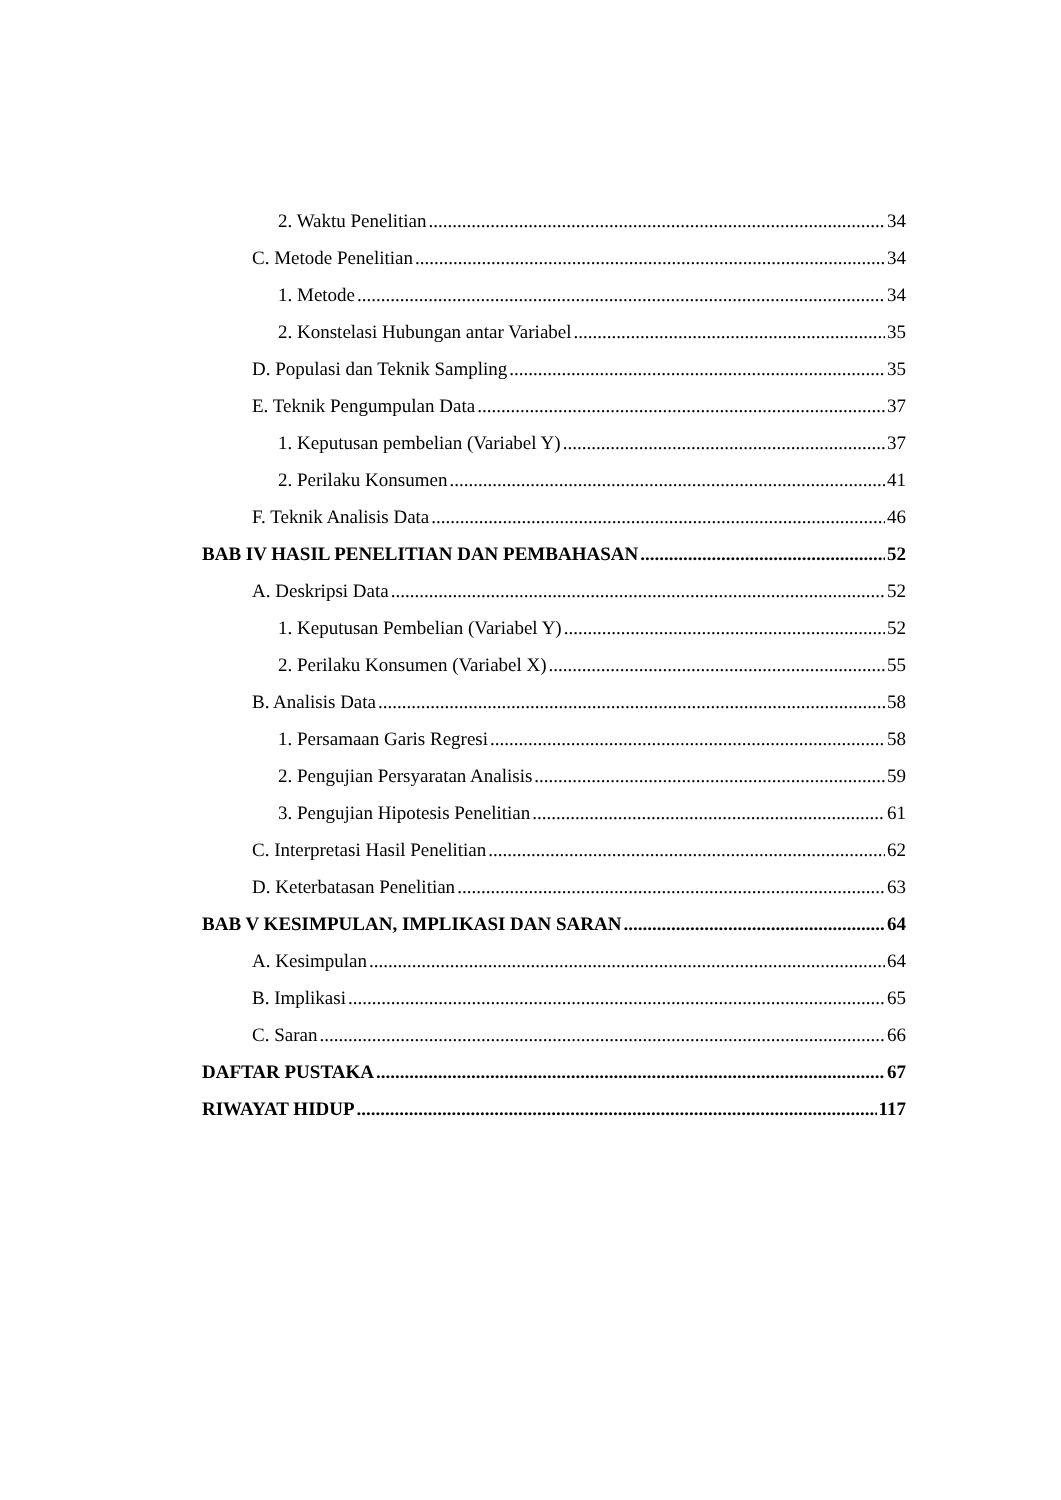2. Waktu Penelitian 34
C. Metode Penelitian 34
1. Metode 34
2. Konstelasi Hubungan antar Variabel 35
D. Populasi dan Teknik Sampling 35
E. Teknik Pengumpulan Data 37
1. Keputusan pembelian (Variabel Y) 37
2. Perilaku Konsumen 41
F. Teknik Analisis Data 46
BAB IV HASIL PENELITIAN DAN PEMBAHASAN 52
A. Deskripsi Data 52
1. Keputusan Pembelian (Variabel Y) 52
2. Perilaku Konsumen (Variabel X) 55
B. Analisis Data 58
1. Persamaan Garis Regresi 58
2. Pengujian Persyaratan Analisis 59
3. Pengujian Hipotesis Penelitian 61
C. Interpretasi Hasil Penelitian 62
D. Keterbatasan Penelitian 63
BAB V KESIMPULAN, IMPLIKASI DAN SARAN 64
A. Kesimpulan 64
B. Implikasi 65
C. Saran 66
DAFTAR PUSTAKA 67
RIWAYAT HIDUP 117